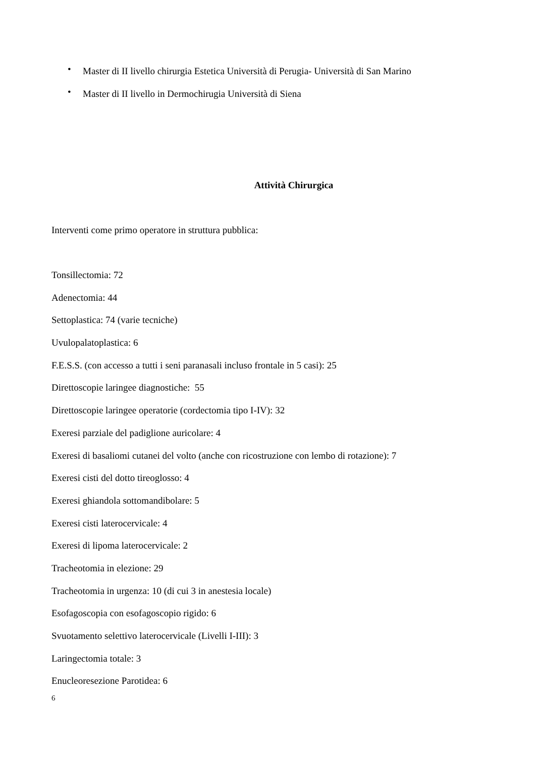• Master di II livello chirurgia Estetica Università di Perugia- Università di San Marino
• Master di II livello in Dermochirugia Università di Siena
Attività Chirurgica
Interventi come primo operatore in struttura pubblica:
Tonsillectomia: 72
Adenectomia: 44
Settoplastica: 74 (varie tecniche)
Uvulopalatoplastica: 6
F.E.S.S. (con accesso a tutti i seni paranasali incluso frontale in 5 casi): 25
Direttoscopie laringee diagnostiche: 55
Direttoscopie laringee operatorie (cordectomia tipo I-IV): 32
Exeresi parziale del padiglione auricolare: 4
Exeresi di basaliomi cutanei del volto (anche con ricostruzione con lembo di rotazione): 7
Exeresi cisti del dotto tireoglosso: 4
Exeresi ghiandola sottomandibolare: 5
Exeresi cisti laterocervicale: 4
Exeresi di lipoma laterocervicale: 2
Tracheotomia in elezione: 29
Tracheotomia in urgenza: 10 (di cui 3 in anestesia locale)
Esofagoscopia con esofagoscopio rigido: 6
Svuotamento selettivo laterocervicale (Livelli I-III): 3
Laringectomia totale: 3
Enucleoresezione Parotidea: 6
6